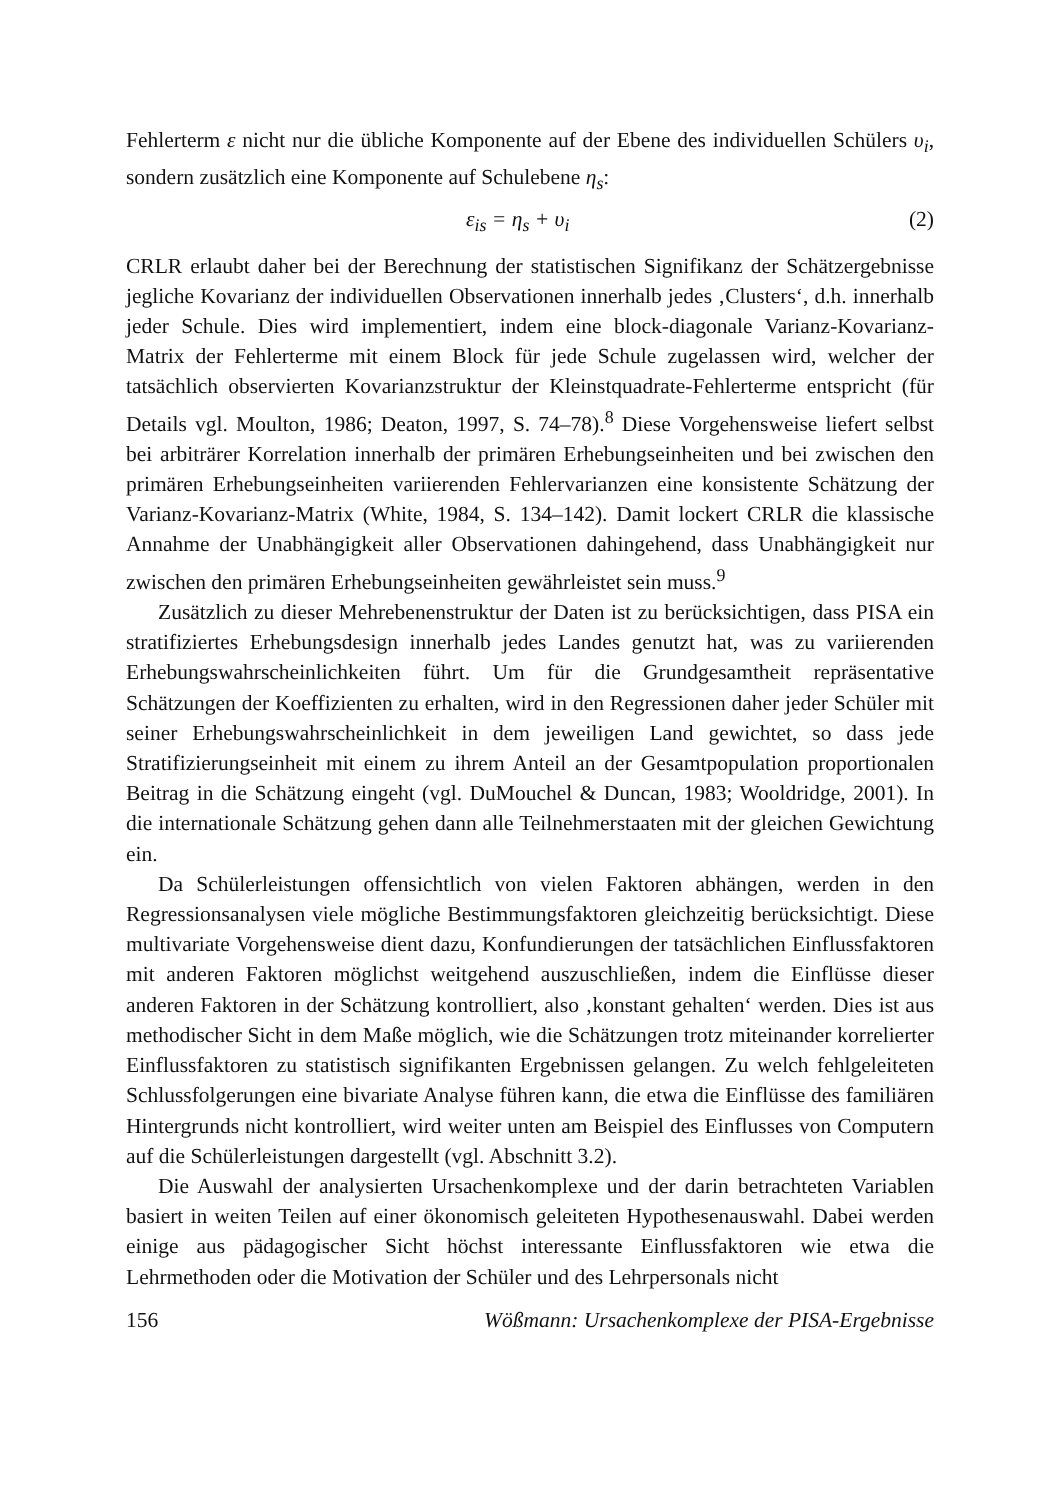Fehlerterm ε nicht nur die übliche Komponente auf der Ebene des individuellen Schülers υ<sub>i</sub>, sondern zusätzlich eine Komponente auf Schulebene η<sub>s</sub>:
ε<sub>is</sub> = η<sub>s</sub> + υ<sub>i</sub> (2)
CRLR erlaubt daher bei der Berechnung der statistischen Signifikanz der Schätzergebnisse jegliche Kovarianz der individuellen Observationen innerhalb jedes ‚Clusters‘, d.h. innerhalb jeder Schule. Dies wird implementiert, indem eine block-diagonale Varianz-Kovarianz-Matrix der Fehlerterme mit einem Block für jede Schule zugelassen wird, welcher der tatsächlich observierten Kovarianzstruktur der Kleinstquadrate-Fehlerterme entspricht (für Details vgl. Moulton, 1986; Deaton, 1997, S. 74–78).<sup>8</sup> Diese Vorgehensweise liefert selbst bei arbiträrer Korrelation innerhalb der primären Erhebungseinheiten und bei zwischen den primären Erhebungseinheiten variierenden Fehlervarianzen eine konsistente Schätzung der Varianz-Kovarianz-Matrix (White, 1984, S. 134–142). Damit lockert CRLR die klassische Annahme der Unabhängigkeit aller Observationen dahingehend, dass Unabhängigkeit nur zwischen den primären Erhebungseinheiten gewährleistet sein muss.<sup>9</sup>
Zusätzlich zu dieser Mehrebenenstruktur der Daten ist zu berücksichtigen, dass PISA ein stratifiziertes Erhebungsdesign innerhalb jedes Landes genutzt hat, was zu variierenden Erhebungswahrscheinlichkeiten führt. Um für die Grundgesamtheit repräsentative Schätzungen der Koeffizienten zu erhalten, wird in den Regressionen daher jeder Schüler mit seiner Erhebungswahrscheinlichkeit in dem jeweiligen Land gewichtet, so dass jede Stratifizierungseinheit mit einem zu ihrem Anteil an der Gesamtpopulation proportionalen Beitrag in die Schätzung eingeht (vgl. DuMouchel & Duncan, 1983; Wooldridge, 2001). In die internationale Schätzung gehen dann alle Teilnehmerstaaten mit der gleichen Gewichtung ein.
Da Schülerleistungen offensichtlich von vielen Faktoren abhängen, werden in den Regressionsanalysen viele mögliche Bestimmungsfaktoren gleichzeitig berücksichtigt. Diese multivariate Vorgehensweise dient dazu, Konfundierungen der tatsächlichen Einflussfaktoren mit anderen Faktoren möglichst weitgehend auszuschließen, indem die Einflüsse dieser anderen Faktoren in der Schätzung kontrolliert, also ‚konstant gehalten‘ werden. Dies ist aus methodischer Sicht in dem Maße möglich, wie die Schätzungen trotz miteinander korrelierter Einflussfaktoren zu statistisch signifikanten Ergebnissen gelangen. Zu welch fehlgeleiteten Schlussfolgerungen eine bivariate Analyse führen kann, die etwa die Einflüsse des familiären Hintergrunds nicht kontrolliert, wird weiter unten am Beispiel des Einflusses von Computern auf die Schülerleistungen dargestellt (vgl. Abschnitt 3.2).
Die Auswahl der analysierten Ursachenkomplexe und der darin betrachteten Variablen basiert in weiten Teilen auf einer ökonomisch geleiteten Hypothesenauswahl. Dabei werden einige aus pädagogischer Sicht höchst interessante Einflussfaktoren wie etwa die Lehrmethoden oder die Motivation der Schüler und des Lehrpersonals nicht
156 Wößmann: Ursachenkomplexe der PISA-Ergebnisse